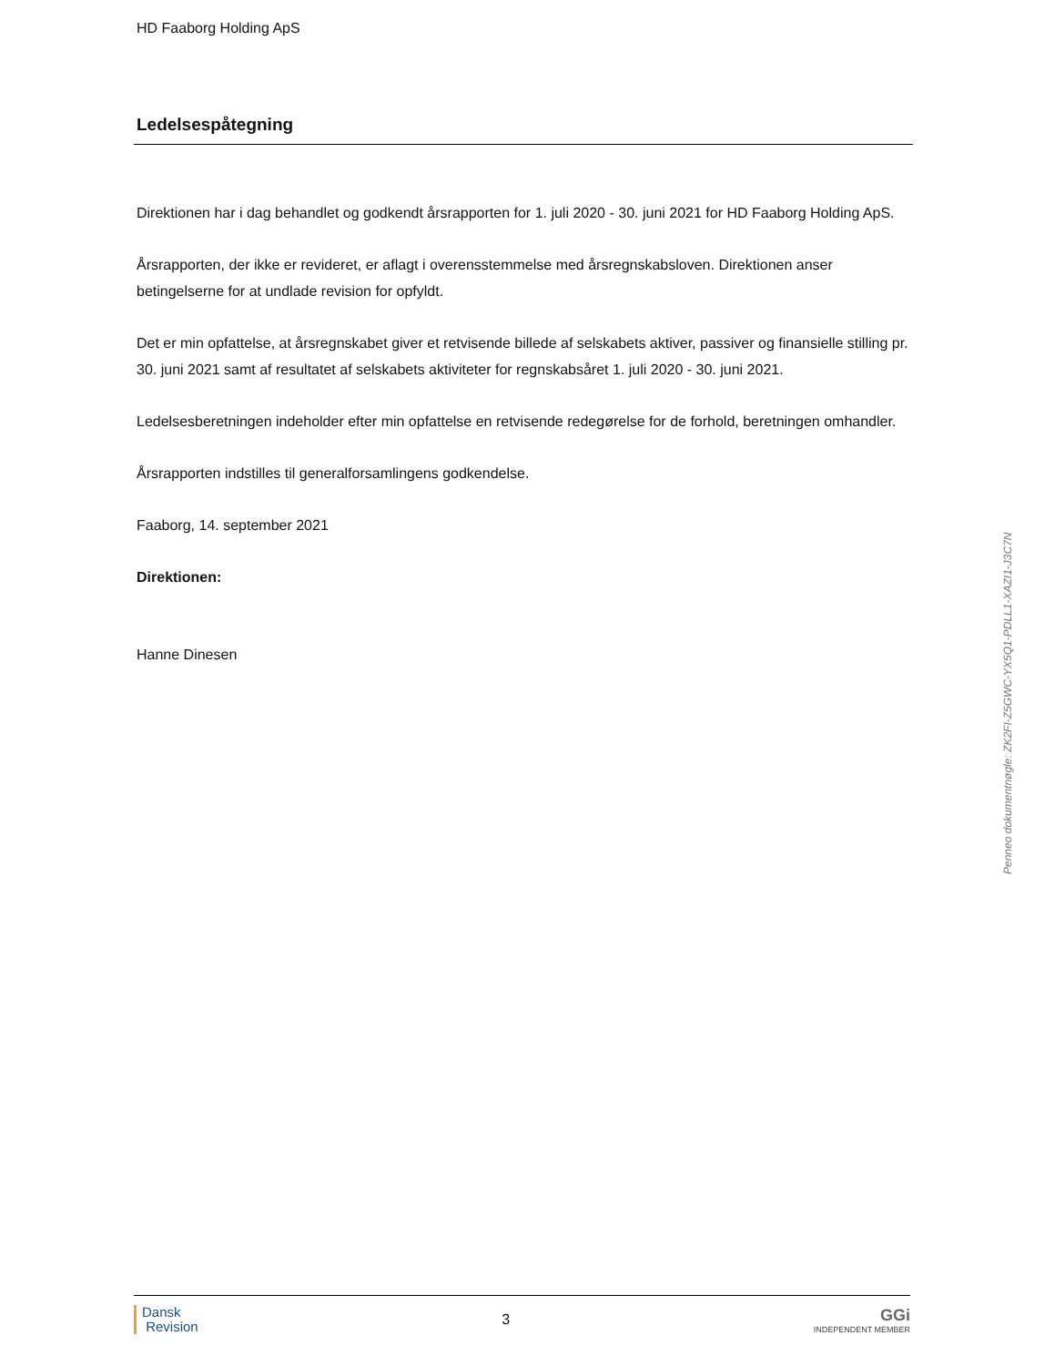HD Faaborg Holding ApS
Ledelsespåtegning
Direktionen har i dag behandlet og godkendt årsrapporten for 1. juli 2020 - 30. juni 2021 for HD Faaborg Holding ApS.
Årsrapporten, der ikke er revideret, er aflagt i overensstemmelse med årsregnskabsloven. Direktionen anser betingelserne for at undlade revision for opfyldt.
Det er min opfattelse, at årsregnskabet giver et retvisende billede af selskabets aktiver, passiver og finansielle stilling pr. 30. juni 2021 samt af resultatet af selskabets aktiviteter for regnskabsåret 1. juli 2020 - 30. juni 2021.
Ledelsesberetningen indeholder efter min opfattelse en retvisende redegørelse for de forhold, beretningen omhandler.
Årsrapporten indstilles til generalforsamlingens godkendelse.
Faaborg, 14. september 2021
Direktionen:
Hanne Dinesen
Dansk
Revision
3
GGi
INDEPENDENT MEMBER
Penneo dokumentnøgle: ZK2FI-Z5GWC-YX5Q1-PDLL1-XAZI1-J3C7N